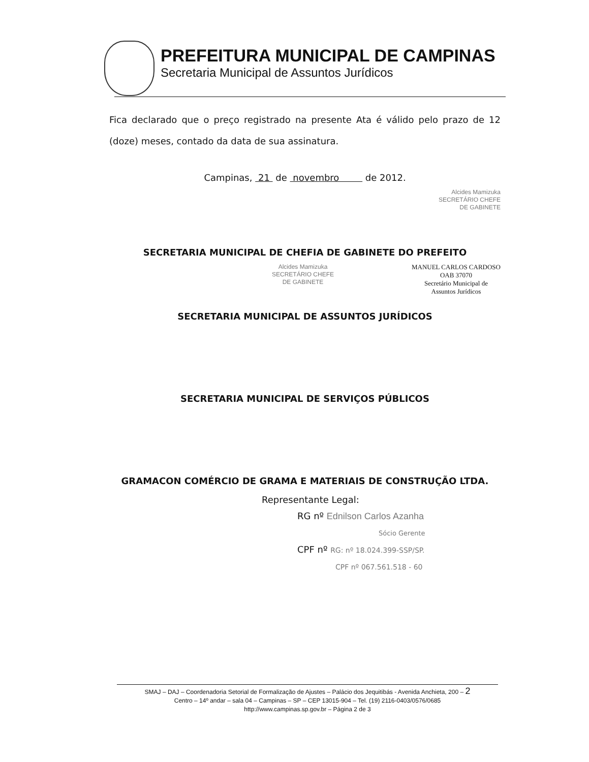PREFEITURA MUNICIPAL DE CAMPINAS
Secretaria Municipal de Assuntos Jurídicos
Fica declarado que o preço registrado na presente Ata é válido pelo prazo de 12 (doze) meses, contado da data de sua assinatura.
Campinas, 21 de novembro de 2012.
Alcides Mamizuka
SECRETÁRIO CHEFE
DE GABINETE
SECRETARIA MUNICIPAL DE CHEFIA DE GABINETE DO PREFEITO
Alcides Mamizuka
SECRETÁRIO CHEFE
DE GABINETE
MANUEL CARLOS CARDOSO
OAB 37070
Secretário Municipal de
Assuntos Jurídicos
SECRETARIA MUNICIPAL DE ASSUNTOS JURÍDICOS
SECRETARIA MUNICIPAL DE SERVIÇOS PÚBLICOS
GRAMACON COMÉRCIO DE GRAMA E MATERIAIS DE CONSTRUÇÃO LTDA.
Representante Legal:
RG nº Ednilson Carlos Azanha
Sócio Gerente
CPF nº RG: nº 18.024.399-SSP/SP.
CPF nº 067.561.518 - 60
SMAJ – DAJ – Coordenadoria Setorial de Formalização de Ajustes – Palácio dos Jequitibás - Avenida Anchieta, 200 – 2
Centro – 14º andar – sala 04 – Campinas – SP – CEP 13015-904 – Tel. (19) 2116-0403/0576/0685
http://www.campinas.sp.gov.br – Página 2 de 3